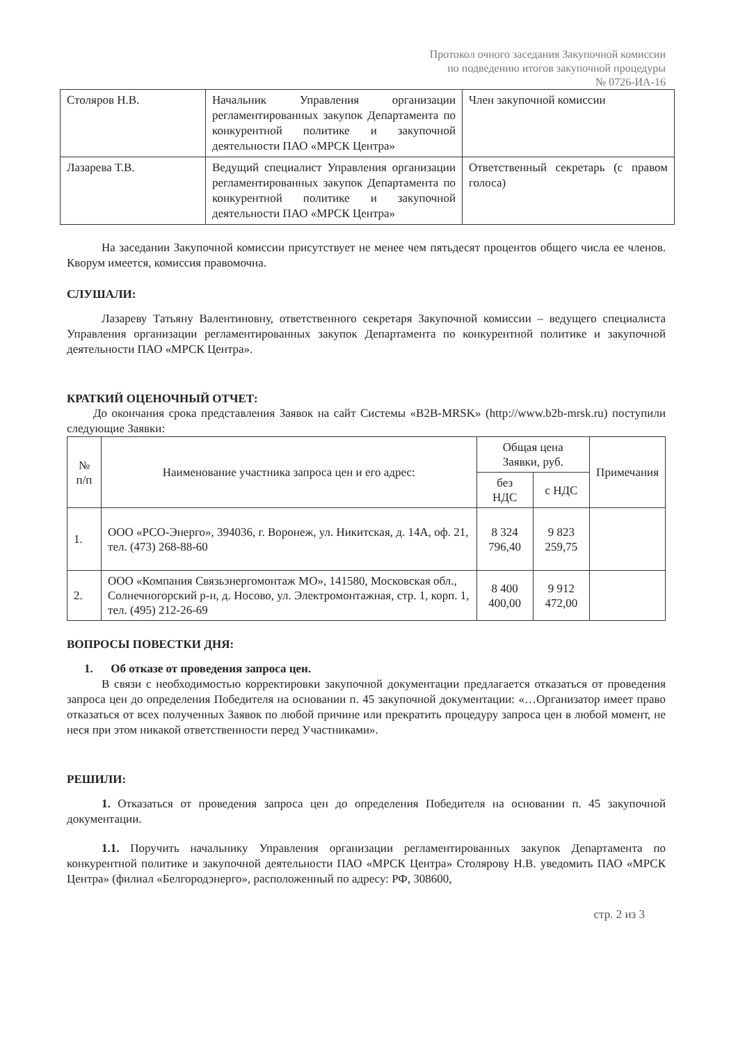Протокол очного заседания Закупочной комиссии
по подведению итогов закупочной процедуры
№ 0726-ИА-16
| Столяров Н.В. | Начальник Управления организации регламентированных закупок Департамента по конкурентной политике и закупочной деятельности ПАО «МРСК Центра» | Член закупочной комиссии |
| Лазарева Т.В. | Ведущий специалист Управления организации регламентированных закупок Департамента по конкурентной политике и закупочной деятельности ПАО «МРСК Центра» | Ответственный секретарь (с правом голоса) |
На заседании Закупочной комиссии присутствует не менее чем пятьдесят процентов общего числа ее членов. Кворум имеется, комиссия правомочна.
СЛУШАЛИ:
Лазареву Татьяну Валентиновну, ответственного секретаря Закупочной комиссии – ведущего специалиста Управления организации регламентированных закупок Департамента по конкурентной политике и закупочной деятельности ПАО «МРСК Центра».
КРАТКИЙ ОЦЕНОЧНЫЙ ОТЧЕТ:
До окончания срока представления Заявок на сайт Системы «B2B-MRSK» (http://www.b2b-mrsk.ru) поступили следующие Заявки:
| № п/п | Наименование участника запроса цен и его адрес: | Общая цена Заявки, руб. | | Примечания |
| --- | --- | --- | --- | --- |
| | | без НДС | с НДС | |
| 1. | ООО «РСО-Энерго», 394036, г. Воронеж, ул. Никитская, д. 14А, оф. 21, тел. (473) 268-88-60 | 8 324 796,40 | 9 823 259,75 | |
| 2. | ООО «Компания Связьэнергомонтаж МО», 141580, Московская обл., Солнечногорский р-н, д. Носово, ул. Электромонтажная, стр. 1, корп. 1, тел. (495) 212-26-69 | 8 400 400,00 | 9 912 472,00 | |
ВОПРОСЫ ПОВЕСТКИ ДНЯ:
1. Об отказе от проведения запроса цен.
В связи с необходимостью корректировки закупочной документации предлагается отказаться от проведения запроса цен до определения Победителя на основании п. 45 закупочной документации: «…Организатор имеет право отказаться от всех полученных Заявок по любой причине или прекратить процедуру запроса цен в любой момент, не неся при этом никакой ответственности перед Участниками».
РЕШИЛИ:
1. Отказаться от проведения запроса цен до определения Победителя на основании п. 45 закупочной документации.
1.1. Поручить начальнику Управления организации регламентированных закупок Департамента по конкурентной политике и закупочной деятельности ПАО «МРСК Центра» Столярову Н.В. уведомить ПАО «МРСК Центра» (филиал «Белгородэнерго», расположенный по адресу: РФ, 308600,
стр. 2 из 3